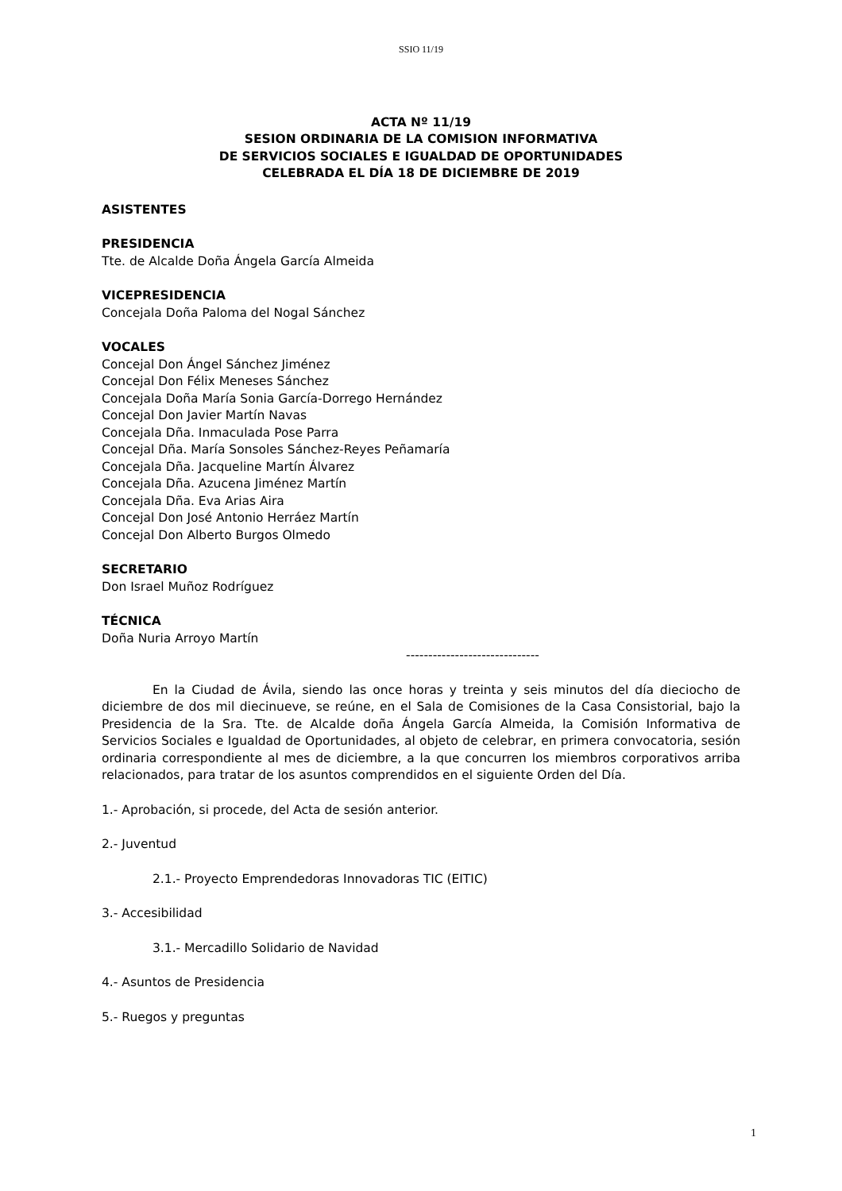SSIO 11/19
ACTA Nº 11/19
SESION ORDINARIA DE LA COMISION INFORMATIVA
DE SERVICIOS SOCIALES E IGUALDAD DE OPORTUNIDADES
CELEBRADA EL DÍA 18 DE DICIEMBRE DE 2019
ASISTENTES
PRESIDENCIA
Tte. de Alcalde Doña Ángela García Almeida
VICEPRESIDENCIA
Concejala Doña Paloma del Nogal Sánchez
VOCALES
Concejal Don Ángel Sánchez Jiménez
Concejal Don Félix Meneses Sánchez
Concejala Doña María Sonia García-Dorrego Hernández
Concejal Don Javier Martín Navas
Concejala Dña. Inmaculada Pose Parra
Concejal Dña. María Sonsoles Sánchez-Reyes Peñamaría
Concejala Dña. Jacqueline Martín Álvarez
Concejala Dña. Azucena Jiménez Martín
Concejala Dña. Eva Arias Aira
Concejal Don José Antonio Herráez Martín
Concejal Don Alberto Burgos Olmedo
SECRETARIO
Don Israel Muñoz Rodríguez
TÉCNICA
Doña Nuria Arroyo Martín
------------------------------
En la Ciudad de Ávila, siendo las once horas y treinta y seis minutos del día dieciocho de diciembre de dos mil diecinueve, se reúne, en el Sala de Comisiones de la Casa Consistorial, bajo la Presidencia de la Sra. Tte. de Alcalde doña Ángela García Almeida, la Comisión Informativa de Servicios Sociales e Igualdad de Oportunidades, al objeto de celebrar, en primera convocatoria, sesión ordinaria correspondiente al mes de diciembre, a la que concurren los miembros corporativos arriba relacionados, para tratar de los asuntos comprendidos en el siguiente Orden del Día.
1.- Aprobación, si procede, del Acta de sesión anterior.
2.- Juventud
2.1.- Proyecto Emprendedoras Innovadoras TIC (EITIC)
3.- Accesibilidad
3.1.- Mercadillo Solidario de Navidad
4.- Asuntos de Presidencia
5.- Ruegos y preguntas
1